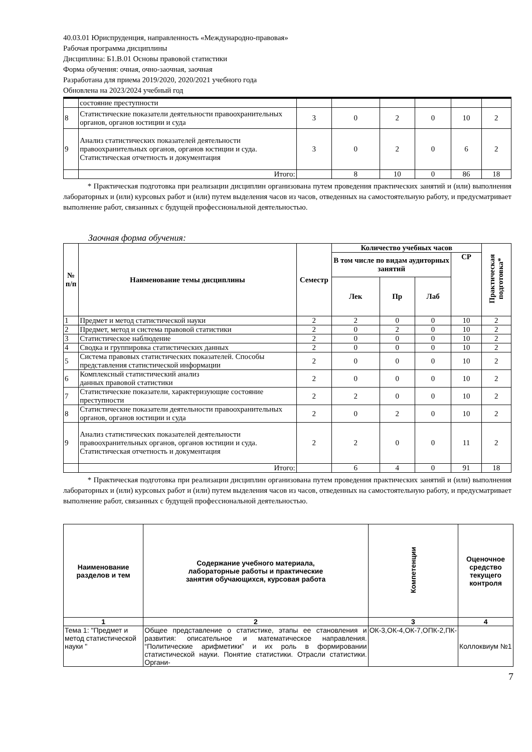40.03.01 Юриспруденция, направленность «Международно-правовая»
Рабочая программа дисциплины
Дисциплина: Б1.В.01 Основы правовой статистики
Форма обучения: очная, очно-заочная, заочная
Разработана для приема 2019/2020, 2020/2021 учебного года
Обновлена на 2023/2024 учебный год
| | состояние преступности | | | | | | |
| 8 | Статистические показатели деятельности правоохранительных органов, органов юстиции и суда | 3 | 0 | 2 | 0 | 10 | 2 |
| 9 | Анализ статистических показателей деятельности правоохранительных органов, органов юстиции и суда. Статистическая отчетность и документация | 3 | 0 | 2 | 0 | 6 | 2 |
| | Итого: | | 8 | 10 | 0 | 86 | 18 |
* Практическая подготовка при реализации дисциплин организована путем проведения практических занятий и (или) выполнения лабораторных и (или) курсовых работ и (или) путем выделения часов из часов, отведенных на самостоятельную работу, и предусматривает выполнение работ, связанных с будущей профессиональной деятельностью.
Заочная форма обучения:
| № п/п | Наименование темы дисциплины | Семестр | Количество учебных часов | | | | Практическая подготовка* |
| --- | --- | --- | --- | --- | --- | --- | --- |
| | | | В том числе по видам аудиторных занятий | | | СР | |
| | | | Лек | Пр | Лаб | | |
| 1 | Предмет и метод статистической науки | 2 | 2 | 0 | 0 | 10 | 2 |
| 2 | Предмет, метод и система правовой статистики | 2 | 0 | 2 | 0 | 10 | 2 |
| 3 | Статистическое наблюдение | 2 | 0 | 0 | 0 | 10 | 2 |
| 4 | Сводка и группировка статистических данных | 2 | 0 | 0 | 0 | 10 | 2 |
| 5 | Система правовых статистических показателей. Способы представления статистической информации | 2 | 0 | 0 | 0 | 10 | 2 |
| 6 | Комплексный статистический анализ данных правовой статистики | 2 | 0 | 0 | 0 | 10 | 2 |
| 7 | Статистические показатели, характеризующие состояние преступности | 2 | 2 | 0 | 0 | 10 | 2 |
| 8 | Статистические показатели деятельности правоохранительных органов, органов юстиции и суда | 2 | 0 | 2 | 0 | 10 | 2 |
| 9 | Анализ статистических показателей деятельности правоохранительных органов, органов юстиции и суда. Статистическая отчетность и документация | 2 | 2 | 0 | 0 | 11 | 2 |
| | Итого: | | 6 | 4 | 0 | 91 | 18 |
* Практическая подготовка при реализации дисциплин организована путем проведения практических занятий и (или) выполнения лабораторных и (или) курсовых работ и (или) путем выделения часов из часов, отведенных на самостоятельную работу, и предусматривает выполнение работ, связанных с будущей профессиональной деятельностью.
| Наименование разделов и тем | Содержание учебного материала, лабораторные работы и практические занятия обучающихся, курсовая работа | Компетенции | Оценочное средство текущего контроля |
| --- | --- | --- | --- |
| 1 | 2 | 3 | 4 |
| Тема 1: "Предмет и метод статистической науки " | Общее представление о статистике, этапы ее становления и развития: описательное и математическое направления. “Политические арифметики” и их роль в формировании статистической науки. Понятие статистики. Отрасли статистики. Органи- | ОК-3,ОК-4,ОК-7,ОПК-2,ПК- | Коллоквиум №1 |
7